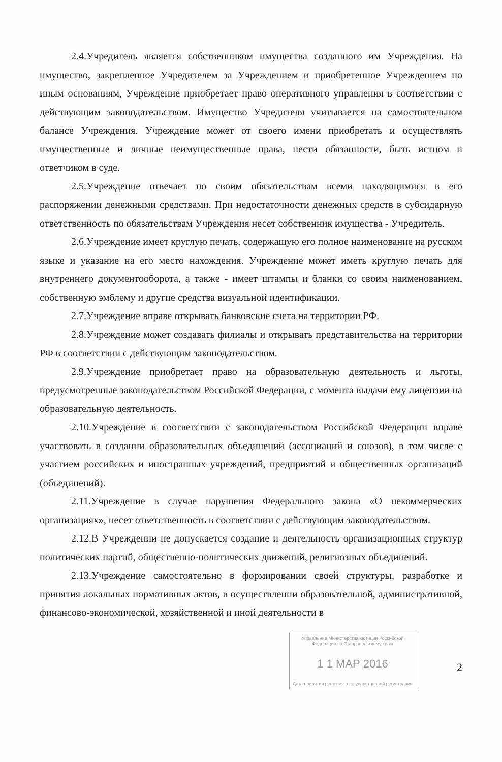2.4.Учредитель является собственником имущества созданного им Учреждения. На имущество, закрепленное Учредителем за Учреждением и приобретенное Учреждением по иным основаниям, Учреждение приобретает право оперативного управления в соответствии с действующим законодательством. Имущество Учредителя учитывается на самостоятельном балансе Учреждения. Учреждение может от своего имени приобретать и осуществлять имущественные и личные неимущественные права, нести обязанности, быть истцом и ответчиком в суде.
2.5.Учреждение отвечает по своим обязательствам всеми находящимися в его распоряжении денежными средствами. При недостаточности денежных средств в субсидарную ответственность по обязательствам Учреждения несет собственник имущества - Учредитель.
2.6.Учреждение имеет круглую печать, содержащую его полное наименование на русском языке и указание на его место нахождения. Учреждение может иметь круглую печать для внутреннего документооборота, а также - имеет штампы и бланки со своим наименованием, собственную эмблему и другие средства визуальной идентификации.
2.7.Учреждение вправе открывать банковские счета на территории РФ.
2.8.Учреждение может создавать филиалы и открывать представительства на территории РФ в соответствии с действующим законодательством.
2.9.Учреждение приобретает право на образовательную деятельность и льготы, предусмотренные законодательством Российской Федерации, с момента выдачи ему лицензии на образовательную деятельность.
2.10.Учреждение в соответствии с законодательством Российской Федерации вправе участвовать в создании образовательных объединений (ассоциаций и союзов), в том числе с участием российских и иностранных учреждений, предприятий и общественных организаций (объединений).
2.11.Учреждение в случае нарушения Федерального закона «О некоммерческих организациях», несет ответственность в соответствии с действующим законодательством.
2.12.В Учреждении не допускается создание и деятельность организационных структур политических партий, общественно-политических движений, религиозных объединений.
2.13.Учреждение самостоятельно в формировании своей структуры, разработке и принятия локальных нормативных актов, в осуществлении образовательной, административной, финансово-экономической, хозяйственной и иной деятельности в
Управление Министерства юстиции Российской Федерации по Ставропольскому краю
1 1 МАР 2016
Дата принятия решения о государственной регистрации
2